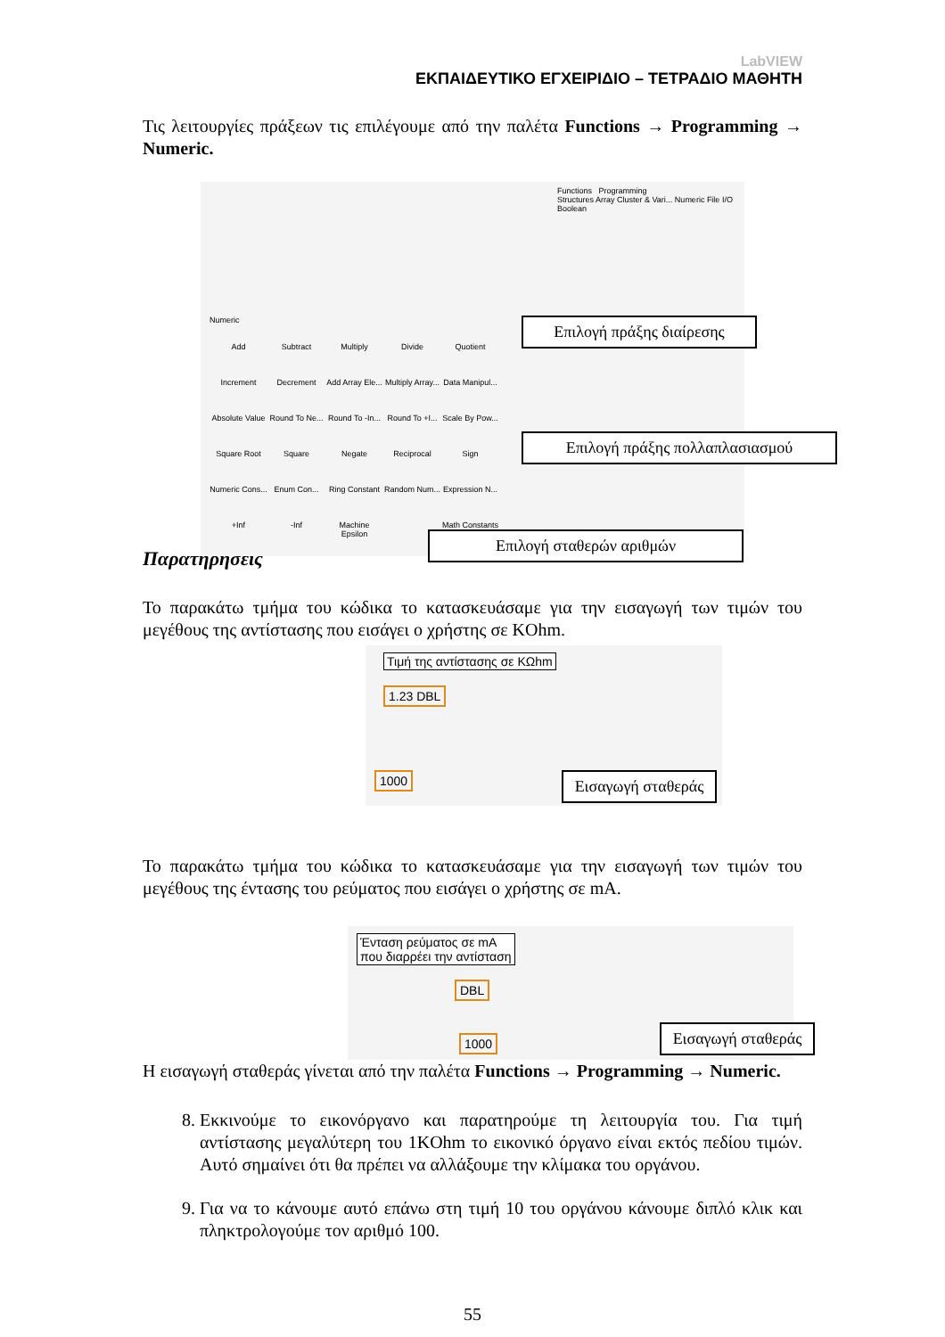LabVIEW
ΕΚΠΑΙΔΕΥΤΙΚΟ ΕΓΧΕΙΡΙΔΙΟ – ΤΕΤΡΑΔΙΟ ΜΑΘΗΤΗ
Τις λειτουργίες πράξεων τις επιλέγουμε από την παλέτα Functions → Programming → Numeric.
Functions Programming
Structures Array Cluster & Vari... Numeric File I/O Boolean
Numeric
Add Subtract Multiply Divide Quotient Increment Decrement Add Array Ele... Multiply Array... Data Manipul... Absolute Value Round To Ne... Round To -In... Round To +I... Scale By Pow... Square Root Square Negate Reciprocal Sign Numeric Cons... Enum Con... Ring Constant Random Num... Expression N... +Inf -Inf Machine Epsilon Math Constants
Επιλογή πράξης διαίρεσης
Επιλογή πράξης πολλαπλασιασμού
Επιλογή σταθερών αριθμών
Παρατηρήσεις
Το παρακάτω τμήμα του κώδικα το κατασκευάσαμε για την εισαγωγή των τιμών του μεγέθους της αντίστασης που εισάγει ο χρήστης σε KOhm.
Τιμή της αντίστασης σε ΚΩhm
1.23 DBL
1000
Εισαγωγή σταθεράς
Το παρακάτω τμήμα του κώδικα το κατασκευάσαμε για την εισαγωγή των τιμών του μεγέθους της έντασης του ρεύματος που εισάγει ο χρήστης σε mA.
Ένταση ρεύματος σε mA
που διαρρέει την αντίσταση
DBL
1000
Εισαγωγή σταθεράς
Η εισαγωγή σταθεράς γίνεται από την παλέτα Functions → Programming → Numeric.
8. Εκκινούμε το εικονόργανο και παρατηρούμε τη λειτουργία του. Για τιμή αντίστασης μεγαλύτερη του 1KOhm το εικονικό όργανο είναι εκτός πεδίου τιμών. Αυτό σημαίνει ότι θα πρέπει να αλλάξουμε την κλίμακα του οργάνου.
9. Για να το κάνουμε αυτό επάνω στη τιμή 10 του οργάνου κάνουμε διπλό κλικ και πληκτρολογούμε τον αριθμό 100.
55